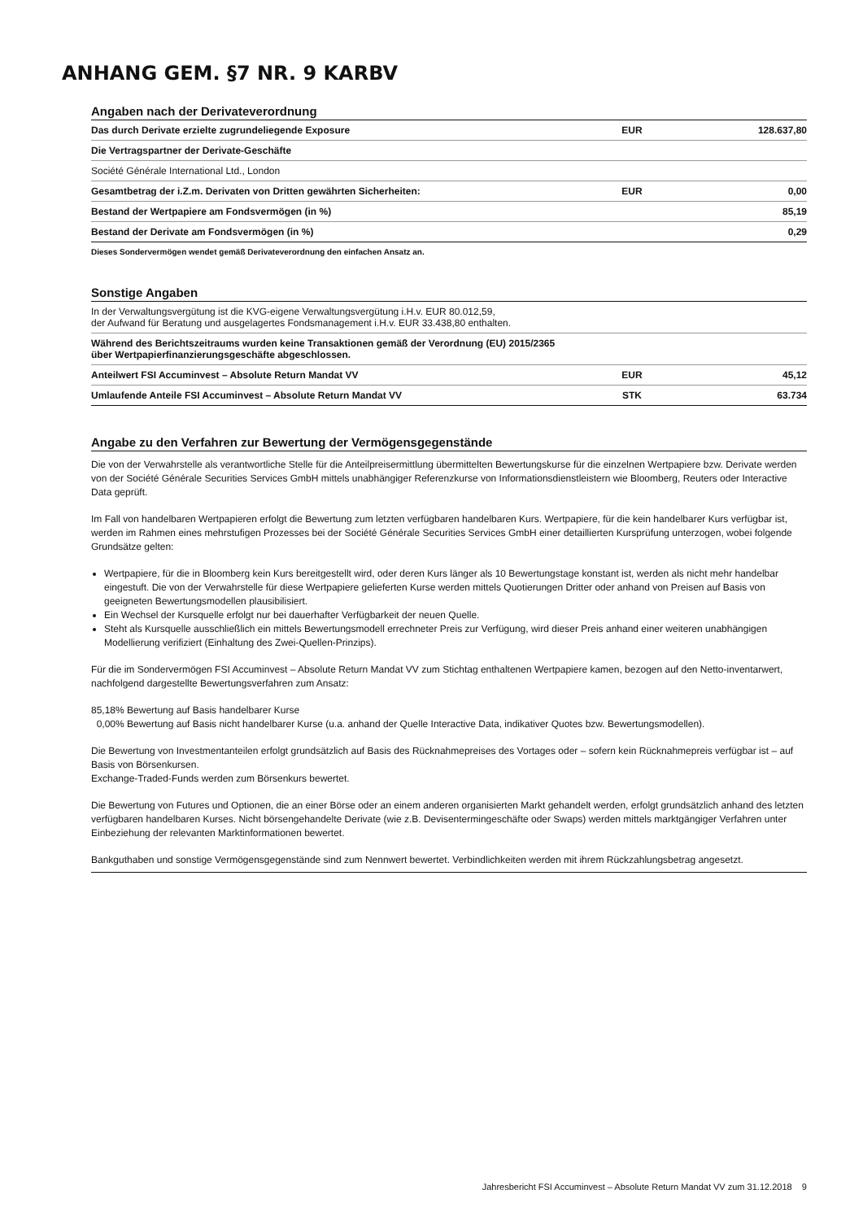ANHANG GEM. §7 NR. 9 KARBV
Angaben nach der Derivateverordnung
| Das durch Derivate erzielte zugrundeliegende Exposure | EUR | 128.637,80 |
| Die Vertragspartner der Derivate-Geschäfte | | |
| Société Générale International Ltd., London | | |
| Gesamtbetrag der i.Z.m. Derivaten von Dritten gewährten Sicherheiten: | EUR | 0,00 |
| Bestand der Wertpapiere am Fondsvermögen (in %) | | 85,19 |
| Bestand der Derivate am Fondsvermögen (in %) | | 0,29 |
Dieses Sondervermögen wendet gemäß Derivateverordnung den einfachen Ansatz an.
Sonstige Angaben
| In der Verwaltungsvergütung ist die KVG-eigene Verwaltungsvergütung i.H.v. EUR 80.012,59, der Aufwand für Beratung und ausgelagertes Fondsmanagement i.H.v. EUR 33.438,80 enthalten. | | |
| Während des Berichtszeitraums wurden keine Transaktionen gemäß der Verordnung (EU) 2015/2365 über Wertpapierfinanzierungsgeschäfte abgeschlossen. | | |
| Anteilwert FSI Accuminvest – Absolute Return Mandat VV | EUR | 45,12 |
| Umlaufende Anteile FSI Accuminvest – Absolute Return Mandat VV | STK | 63.734 |
Angabe zu den Verfahren zur Bewertung der Vermögensgegenstände
Die von der Verwahrstelle als verantwortliche Stelle für die Anteilpreisermittlung übermittelten Bewertungskurse für die einzelnen Wertpapiere bzw. Derivate werden von der Société Générale Securities Services GmbH mittels unabhängiger Referenzkurse von Informationsdienstleistern wie Bloomberg, Reuters oder Interactive Data geprüft.
Im Fall von handelbaren Wertpapieren erfolgt die Bewertung zum letzten verfügbaren handelbaren Kurs. Wertpapiere, für die kein handelbarer Kurs verfügbar ist, werden im Rahmen eines mehrstufigen Prozesses bei der Société Générale Securities Services GmbH einer detaillierten Kursprüfung unterzogen, wobei folgende Grundsätze gelten:
Wertpapiere, für die in Bloomberg kein Kurs bereitgestellt wird, oder deren Kurs länger als 10 Bewertungstage konstant ist, werden als nicht mehr handelbar eingestuft. Die von der Verwahrstelle für diese Wertpapiere gelieferten Kurse werden mittels Quotierungen Dritter oder anhand von Preisen auf Basis von geeigneten Bewertungsmodellen plausibilisiert.
Ein Wechsel der Kursquelle erfolgt nur bei dauerhafter Verfügbarkeit der neuen Quelle.
Steht als Kursquelle ausschließlich ein mittels Bewertungsmodell errechneter Preis zur Verfügung, wird dieser Preis anhand einer weiteren unabhängigen Modellierung verifiziert (Einhaltung des Zwei-Quellen-Prinzips).
Für die im Sondervermögen FSI Accuminvest – Absolute Return Mandat VV zum Stichtag enthaltenen Wertpapiere kamen, bezogen auf den Netto-inventarwert, nachfolgend dargestellte Bewertungsverfahren zum Ansatz:
85,18% Bewertung auf Basis handelbarer Kurse
0,00% Bewertung auf Basis nicht handelbarer Kurse (u.a. anhand der Quelle Interactive Data, indikativer Quotes bzw. Bewertungsmodellen).
Die Bewertung von Investmentanteilen erfolgt grundsätzlich auf Basis des Rücknahmepreises des Vortages oder – sofern kein Rücknahmepreis verfügbar ist – auf Basis von Börsenkursen.
Exchange-Traded-Funds werden zum Börsenkurs bewertet.
Die Bewertung von Futures und Optionen, die an einer Börse oder an einem anderen organisierten Markt gehandelt werden, erfolgt grundsätzlich anhand des letzten verfügbaren handelbaren Kurses. Nicht börsengehandelte Derivate (wie z.B. Devisentermingeschäfte oder Swaps) werden mittels marktgängiger Verfahren unter Einbeziehung der relevanten Marktinformationen bewertet.
Bankguthaben und sonstige Vermögensgegenstände sind zum Nennwert bewertet. Verbindlichkeiten werden mit ihrem Rückzahlungsbetrag angesetzt.
Jahresbericht FSI Accuminvest – Absolute Return Mandat VV zum 31.12.2018 9